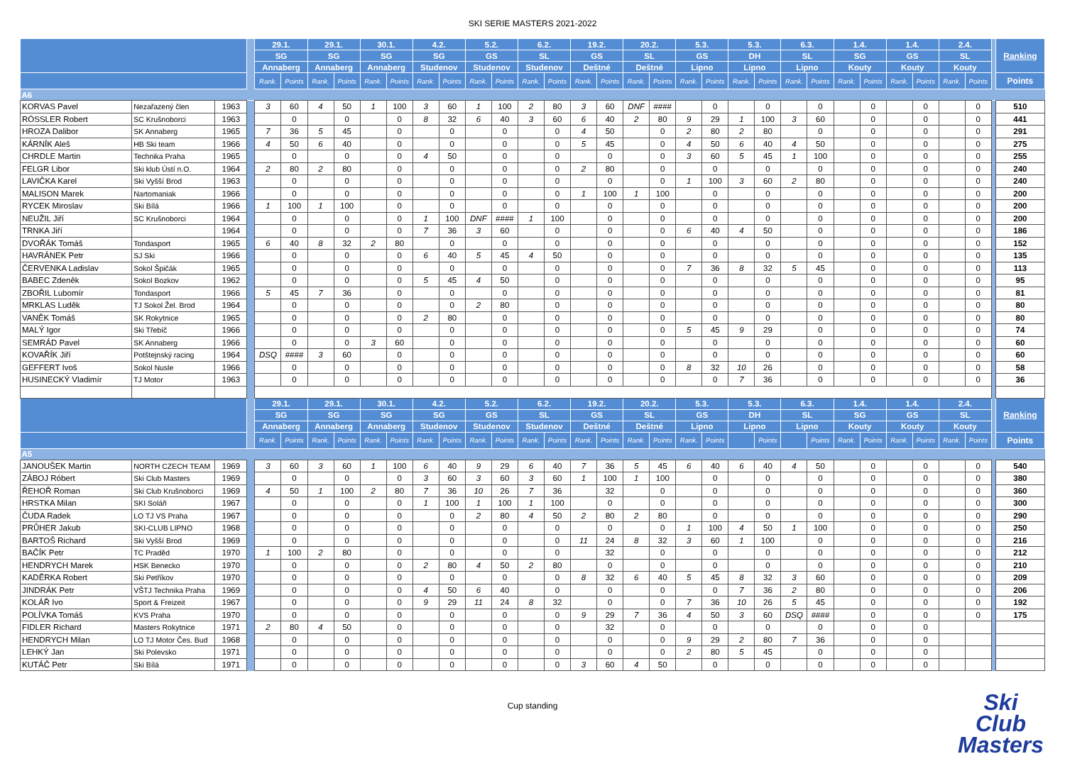SKI SERIE MASTERS 2021-2022
| | | | | 29.1. | | 29.1. | | 30.1. | | 4.2. | | 5.2. | | 6.2. | | 19.2. | | 20.2. | | 5.3. | | 5.3. | | 6.3. | | 1.4. | | 1.4. | | 2.4. | | | Ranking |
| | | | | SG | | SG | | SG | | SG | | GS | | SL | | GS | | SL | | GS | | DH | | SL | | SG | | GS | | SL | | | |
| | | | | Annaberg | | Annaberg | | Annaberg | | Studenov | | Studenov | | Studenov | | Deštné | | Deštné | | Lipno | | Lipno | | Lipno | | Kouty | | Kouty | | Kouty | | | |
| | | | | Rank. | Points | Rank. | Points | Rank. | Points | Rank. | Points | Rank. | Points | Rank. | Points | Rank. | Points | Rank. | Points | Rank. | Points | Rank. | Points | Rank. | Points | Rank. | Points | Rank. | Points | Rank. | Points | | Points |
| A6 | | | | | | | | | | | | | | | | | | | | | | | | | | | | | | | | | |
| KORVAS Pavel | Nezařazený člen | 1963 | | 3 | 60 | 4 | 50 | 1 | 100 | 3 | 60 | 1 | 100 | 2 | 80 | 3 | 60 | DNF | #### | | 0 | | 0 | | 0 | | 0 | | 0 | | 0 | | 510 |
| RÖSSLER Robert | SC Krušnoborci | 1963 | | | 0 | | 0 | | 0 | 8 | 32 | 6 | 40 | 3 | 60 | 6 | 40 | 2 | 80 | 9 | 29 | 1 | 100 | 3 | 60 | | 0 | | 0 | | 0 | | 441 |
| HROZA Dalibor | SK Annaberg | 1965 | | 7 | 36 | 5 | 45 | | 0 | | 0 | | 0 | | 0 | 4 | 50 | | 0 | 2 | 80 | 2 | 80 | | 0 | | 0 | | 0 | | 0 | | 291 |
| KÁRNÍK Aleš | HB Ski team | 1966 | | 4 | 50 | 6 | 40 | | 0 | | 0 | | 0 | | 0 | 5 | 45 | | 0 | 4 | 50 | 6 | 40 | 4 | 50 | | 0 | | 0 | | 0 | | 275 |
| CHRDLE Martin | Technika Praha | 1965 | | | 0 | | 0 | | 0 | 4 | 50 | | 0 | | 0 | | 0 | | 0 | 3 | 60 | 5 | 45 | 1 | 100 | | 0 | | 0 | | 0 | | 255 |
| FELGR Libor | Ski klub Ústí n.O. | 1964 | | 2 | 80 | 2 | 80 | | 0 | | 0 | | 0 | | 0 | 2 | 80 | | 0 | | 0 | | 0 | | 0 | | 0 | | 0 | | 0 | | 240 |
| LAVIČKA Karel | Ski Vyšší Brod | 1963 | | | 0 | | 0 | | 0 | | 0 | | 0 | | 0 | | 0 | | 0 | 1 | 100 | 3 | 60 | 2 | 80 | | 0 | | 0 | | 0 | | 240 |
| MALISON Marek | Nartomaniak | 1966 | | | 0 | | 0 | | 0 | | 0 | | 0 | | 0 | 1 | 100 | 1 | 100 | | 0 | | 0 | | 0 | | 0 | | 0 | | 0 | | 200 |
| RYCEK Miroslav | Ski Bílá | 1966 | | 1 | 100 | 1 | 100 | | 0 | | 0 | | 0 | | 0 | | 0 | | 0 | | 0 | | 0 | | 0 | | 0 | | 0 | | 0 | | 200 |
| NEUŽIL Jiří | SC Krušnoborci | 1964 | | | 0 | | 0 | | 0 | 1 | 100 | DNF | #### | 1 | 100 | | 0 | | 0 | | 0 | | 0 | | 0 | | 0 | | 0 | | 0 | | 200 |
| TRNKA Jiří | | 1964 | | | 0 | | 0 | | 0 | 7 | 36 | 3 | 60 | | 0 | | 0 | | 0 | 6 | 40 | 4 | 50 | | 0 | | 0 | | 0 | | 0 | | 186 |
| DVOŘÁK Tomáš | Tondasport | 1965 | | 6 | 40 | 8 | 32 | 2 | 80 | | 0 | | 0 | | 0 | | 0 | | 0 | | 0 | | 0 | | 0 | | 0 | | 0 | | 0 | | 152 |
| HAVRÁNEK Petr | SJ Ski | 1966 | | | 0 | | 0 | | 0 | 6 | 40 | 5 | 45 | 4 | 50 | | 0 | | 0 | | 0 | | 0 | | 0 | | 0 | | 0 | | 0 | | 135 |
| ČERVENKA Ladislav | Sokol Špičák | 1965 | | | 0 | | 0 | | 0 | | 0 | | 0 | | 0 | | 0 | | 0 | 7 | 36 | 8 | 32 | 5 | 45 | | 0 | | 0 | | 0 | | 113 |
| BABEC Zdeněk | Sokol Bozkov | 1962 | | | 0 | | 0 | | 0 | 5 | 45 | 4 | 50 | | 0 | | 0 | | 0 | | 0 | | 0 | | 0 | | 0 | | 0 | | 0 | | 95 |
| ZBOŘIL Lubomír | Tondasport | 1966 | | 5 | 45 | 7 | 36 | | 0 | | 0 | | 0 | | 0 | | 0 | | 0 | | 0 | | 0 | | 0 | | 0 | | 0 | | 0 | | 81 |
| MRKLAS Luděk | TJ Sokol Žel. Brod | 1964 | | | 0 | | 0 | | 0 | | 0 | 2 | 80 | | 0 | | 0 | | 0 | | 0 | | 0 | | 0 | | 0 | | 0 | | 0 | | 80 |
| VANĚK Tomáš | SK Rokytnice | 1965 | | | 0 | | 0 | | 0 | 2 | 80 | | 0 | | 0 | | 0 | | 0 | | 0 | | 0 | | 0 | | 0 | | 0 | | 0 | | 80 |
| MALÝ Igor | Ski Třebíč | 1966 | | | 0 | | 0 | | 0 | | 0 | | 0 | | 0 | | 0 | | 0 | 5 | 45 | 9 | 29 | | 0 | | 0 | | 0 | | 0 | | 74 |
| SEMRÁD Pavel | SK Annaberg | 1966 | | | 0 | | 0 | 3 | 60 | | 0 | | 0 | | 0 | | 0 | | 0 | | 0 | | 0 | | 0 | | 0 | | 0 | | 0 | | 60 |
| KOVAŘÍK Jiří | Potštejnský racing | 1964 | | DSQ | #### | 3 | 60 | | 0 | | 0 | | 0 | | 0 | | 0 | | 0 | | 0 | | 0 | | 0 | | 0 | | 0 | | 0 | | 60 |
| GEFFERT Ivoš | Sokol Nusle | 1966 | | | 0 | | 0 | | 0 | | 0 | | 0 | | 0 | | 0 | | 0 | 8 | 32 | 10 | 26 | | 0 | | 0 | | 0 | | 0 | | 58 |
| HUSINECKÝ Vladimír | TJ Motor | 1963 | | | 0 | | 0 | | 0 | | 0 | | 0 | | 0 | | 0 | | 0 | | 0 | 7 | 36 | | 0 | | 0 | | 0 | | 0 | | 36 |
| | | | | 29.1. | | 29.1. | | 30.1. | | 4.2. | | 5.2. | | 6.2. | | 19.2. | | 20.2. | | 5.3. | | 5.3. | | 6.3. | | 1.4. | | 1.4. | | 2.4. | | | Ranking |
| | | | | SG | | SG | | SG | | SG | | GS | | SL | | GS | | SL | | GS | | DH | | SL | | SG | | GS | | SL | | | |
| | | | | Annaberg | | Annaberg | | Annaberg | | Studenov | | Studenov | | Studenov | | Deštné | | Deštné | | Lipno | | Lipno | | Lipno | | Kouty | | Kouty | | Kouty | | | |
| | | | | Rank. | Points | Rank. | Points | Rank. | Points | Rank. | Points | Rank. | Points | Rank. | Points | Rank. | Points | Rank. | Points | Rank. | Points | | Points | | Points | Rank. | Points | Rank. | Points | Rank. | Points | | Points |
| A5 | | | | | | | | | | | | | | | | | | | | | | | | | | | | | | | | | |
| JANOUŠEK Martin | NORTH CZECH TEAM | 1969 | | 3 | 60 | 3 | 60 | 1 | 100 | 6 | 40 | 9 | 29 | 6 | 40 | 7 | 36 | 5 | 45 | 6 | 40 | 6 | 40 | 4 | 50 | | 0 | | 0 | | 0 | | 540 |
| ZÁBOJ Róbert | Ski Club Masters | 1969 | | | 0 | | 0 | | 0 | 3 | 60 | 3 | 60 | 3 | 60 | 1 | 100 | 1 | 100 | | 0 | | 0 | | 0 | | 0 | | 0 | | 0 | | 380 |
| ŘEHOŘ Roman | Ski Club Krušnoborci | 1969 | | 4 | 50 | 1 | 100 | 2 | 80 | 7 | 36 | 10 | 26 | 7 | 36 | | 32 | | 0 | | 0 | | 0 | | 0 | | 0 | | 0 | | 0 | | 360 |
| HRSTKA Milan | SKI Soláň | 1967 | | | 0 | | 0 | | 0 | 1 | 100 | 1 | 100 | 1 | 100 | | 0 | | 0 | | 0 | | 0 | | 0 | | 0 | | 0 | | 0 | | 300 |
| ČUDA Radek | LO TJ VS Praha | 1967 | | | 0 | | 0 | | 0 | | 0 | 2 | 80 | 4 | 50 | 2 | 80 | 2 | 80 | | 0 | | 0 | | 0 | | 0 | | 0 | | 0 | | 290 |
| PRŮHER Jakub | SKI-CLUB LIPNO | 1968 | | | 0 | | 0 | | 0 | | 0 | | 0 | | 0 | | 0 | | 0 | 1 | 100 | 4 | 50 | 1 | 100 | | 0 | | 0 | | 0 | | 250 |
| BARTOŠ Richard | Ski Vyšší Brod | 1969 | | | 0 | | 0 | | 0 | | 0 | | 0 | | 0 | 11 | 24 | 8 | 32 | 3 | 60 | 1 | 100 | | 0 | | 0 | | 0 | | 0 | | 216 |
| BAČÍK Petr | TC Praděd | 1970 | | 1 | 100 | 2 | 80 | | 0 | | 0 | | 0 | | 0 | | 32 | | 0 | | 0 | | 0 | | 0 | | 0 | | 0 | | 0 | | 212 |
| HENDRYCH Marek | HSK Benecko | 1970 | | | 0 | | 0 | | 0 | 2 | 80 | 4 | 50 | 2 | 80 | | 0 | | 0 | | 0 | | 0 | | 0 | | 0 | | 0 | | 0 | | 210 |
| KADĚRKA Robert | Ski Petříkov | 1970 | | | 0 | | 0 | | 0 | | 0 | | 0 | | 0 | 8 | 32 | 6 | 40 | 5 | 45 | 8 | 32 | 3 | 60 | | 0 | | 0 | | 0 | | 209 |
| JINDRÁK Petr | VŠTJ Technika Praha | 1969 | | | 0 | | 0 | | 0 | 4 | 50 | 6 | 40 | | 0 | | 0 | | 0 | | 0 | 7 | 36 | 2 | 80 | | 0 | | 0 | | 0 | | 206 |
| KOLÁŘ Ivo | Sport & Freizeit | 1967 | | | 0 | | 0 | | 0 | 9 | 29 | 11 | 24 | 8 | 32 | | 0 | | 0 | 7 | 36 | 10 | 26 | 5 | 45 | | 0 | | 0 | | 0 | | 192 |
| POLÍVKA Tomáš | KVS Praha | 1970 | | | 0 | | 0 | | 0 | | 0 | | 0 | | 0 | 9 | 29 | 7 | 36 | 4 | 50 | 3 | 60 | DSQ | #### | | 0 | | 0 | | 0 | | 175 |
| FIDLER Richard | Masters Rokytnice | 1971 | | 2 | 80 | 4 | 50 | | 0 | | 0 | | 0 | | 0 | | 32 | | 0 | | 0 | | 0 | | 0 | | 0 | | 0 | | | | |
| HENDRYCH Milan | LO TJ Motor Čes. Bud | 1968 | | | 0 | | 0 | | 0 | | 0 | | 0 | | 0 | | 0 | | 0 | 9 | 29 | 2 | 80 | 7 | 36 | | 0 | | 0 | | | | |
| LEHKÝ Jan | Ski Polevsko | 1971 | | | 0 | | 0 | | 0 | | 0 | | 0 | | 0 | | 0 | | 0 | 2 | 80 | 5 | 45 | | 0 | | 0 | | 0 | | | | |
| KUTÁČ Petr | Ski Bílá | 1971 | | | 0 | | 0 | | 0 | | 0 | | 0 | | 0 | 3 | 60 | 4 | 50 | | 0 | | 0 | | 0 | | 0 | | 0 | | | | |
Cup standing
Ski
Club
Masters